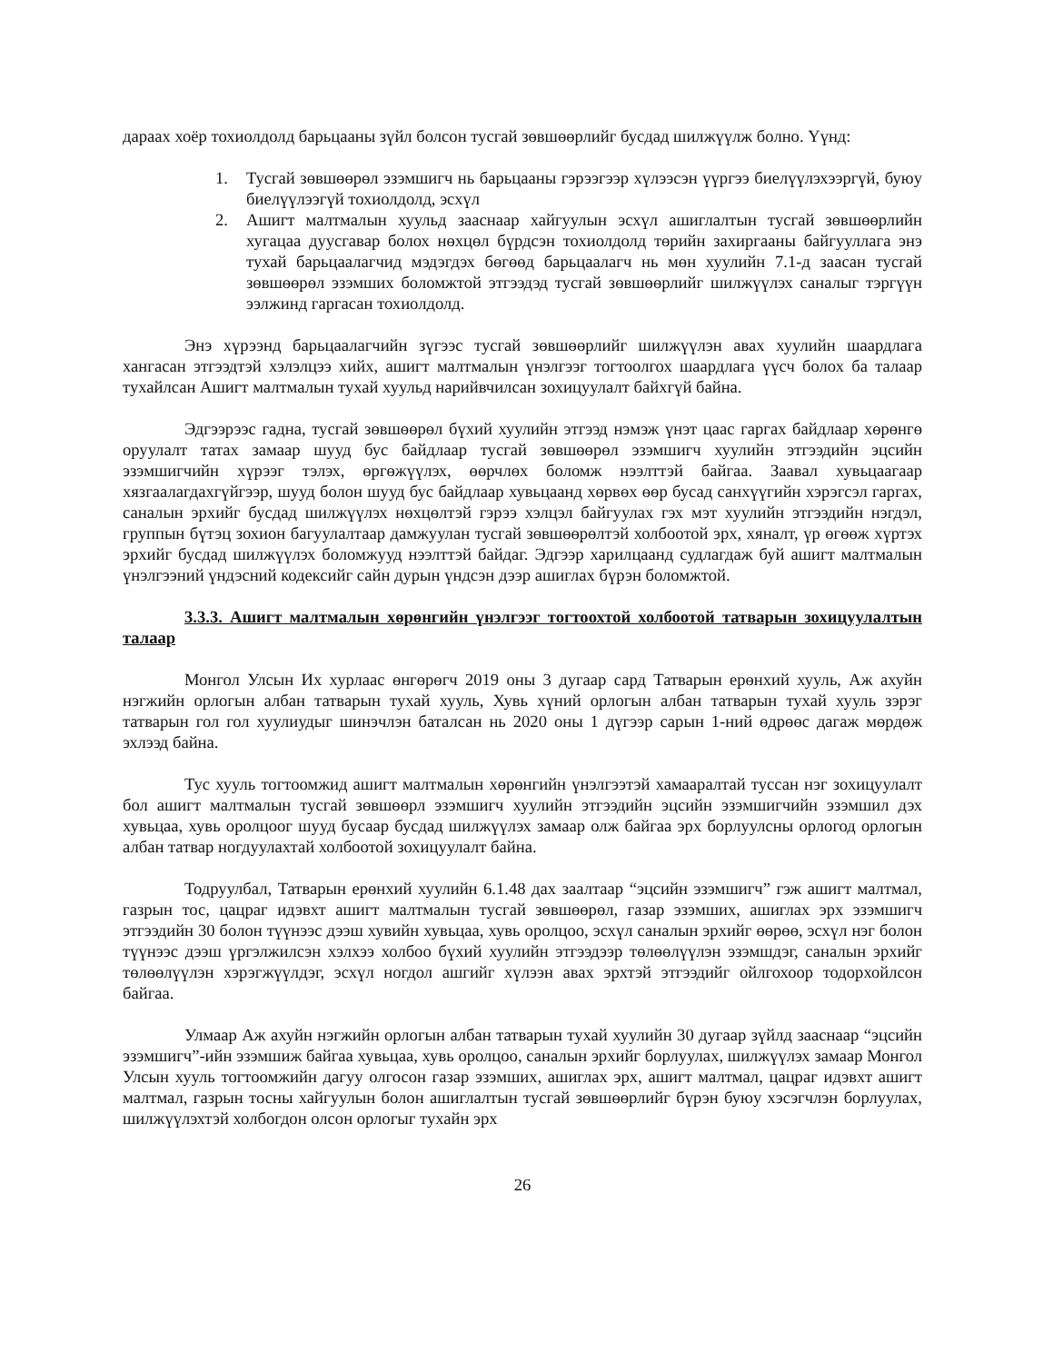дараах хоёр тохиолдолд барьцааны зүйл болсон тусгай зөвшөөрлийг бусдад шилжүүлж болно. Үүнд:
1. Тусгай зөвшөөрөл эзэмшигч нь барьцааны гэрээгээр хүлээсэн үүргээ биелүүлэхээргүй, буюу биелүүлээгүй тохиолдолд, эсхүл
2. Ашигт малтмалын хуульд зааснаар хайгуулын эсхүл ашиглалтын тусгай зөвшөөрлийн хугацаа дуусгавар болох нөхцөл бүрдсэн тохиолдолд төрийн захиргааны байгууллага энэ тухай барьцаалагчид мэдэгдэх бөгөөд барьцаалагч нь мөн хуулийн 7.1-д заасан тусгай зөвшөөрөл эзэмших боломжтой этгээдэд тусгай зөвшөөрлийг шилжүүлэх саналыг тэргүүн ээлжинд гаргасан тохиолдолд.
Энэ хүрээнд барьцаалагчийн зүгээс тусгай зөвшөөрлийг шилжүүлэн авах хуулийн шаардлага хангасан этгээдтэй хэлэлцээ хийх, ашигт малтмалын үнэлгээг тогтоолгох шаардлага үүсч болох ба талаар тухайлсан Ашигт малтмалын тухай хуульд нарийвчилсан зохицуулалт байхгүй байна.
Эдгээрээс гадна, тусгай зөвшөөрөл бүхий хуулийн этгээд нэмэж үнэт цаас гаргах байдлаар хөрөнгө оруулалт татах замаар шууд бус байдлаар тусгай зөвшөөрөл эзэмшигч хуулийн этгээдийн эцсийн эзэмшигчийн хүрээг тэлэх, өргөжүүлэх, өөрчлөх боломж нээлттэй байгаа. Заавал хувьцаагаар хязгаалагдахгүйгээр, шууд болон шууд бус байдлаар хувьцаанд хөрвөх өөр бусад санхүүгийн хэрэгсэл гаргах, саналын эрхийг бусдад шилжүүлэх нөхцөлтэй гэрээ хэлцэл байгуулах гэх мэт хуулийн этгээдийн нэгдэл, группын бүтэц зохион багуулалтаар дамжуулан тусгай зөвшөөрөлтэй холбоотой эрх, хяналт, үр өгөөж хүртэх эрхийг бусдад шилжүүлэх боломжууд нээлттэй байдаг. Эдгээр харилцаанд судлагдаж буй ашигт малтмалын үнэлгээний үндэсний кодексийг сайн дурын үндсэн дээр ашиглах бүрэн боломжтой.
3.3.3. Ашигт малтмалын хөрөнгийн үнэлгээг тогтоохтой холбоотой татварын зохицуулалтын талаар
Монгол Улсын Их хурлаас өнгөрөгч 2019 оны 3 дугаар сард Татварын ерөнхий хууль, Аж ахуйн нэгжийн орлогын албан татварын тухай хууль, Хувь хүний орлогын албан татварын тухай хууль зэрэг татварын гол гол хуулиудыг шинэчлэн баталсан нь 2020 оны 1 дүгээр сарын 1-ний өдрөөс дагаж мөрдөж эхлээд байна.
Тус хууль тогтоомжид ашигт малтмалын хөрөнгийн үнэлгээтэй хамааралтай туссан нэг зохицуулалт бол ашигт малтмалын тусгай зөвшөөрл эзэмшигч хуулийн этгээдийн эцсийн эзэмшигчийн эзэмшил дэх хувьцаа, хувь оролцоог шууд бусаар бусдад шилжүүлэх замаар олж байгаа эрх борлуулсны орлогод орлогын албан татвар ногдуулахтай холбоотой зохицуулалт байна.
Тодруулбал, Татварын ерөнхий хуулийн 6.1.48 дах заалтаар “эцсийн эзэмшигч” гэж ашигт малтмал, газрын тос, цацраг идэвхт ашигт малтмалын тусгай зөвшөөрөл, газар эзэмших, ашиглах эрх эзэмшигч этгээдийн 30 болон түүнээс дээш хувийн хувьцаа, хувь оролцоо, эсхүл саналын эрхийг өөрөө, эсхүл нэг болон түүнээс дээш үргэлжилсэн хэлхээ холбоо бүхий хуулийн этгээдээр төлөөлүүлэн эзэмшдэг, саналын эрхийг төлөөлүүлэн хэрэгжүүлдэг, эсхүл ногдол ашгийг хүлээн авах эрхтэй этгээдийг ойлгохоор тодорхойлсон байгаа.
Улмаар Аж ахуйн нэгжийн орлогын албан татварын тухай хуулийн 30 дугаар зүйлд зааснаар “эцсийн эзэмшигч”-ийн эзэмшиж байгаа хувьцаа, хувь оролцоо, саналын эрхийг борлуулах, шилжүүлэх замаар Монгол Улсын хууль тогтоомжийн дагуу олгосон газар эзэмших, ашиглах эрх, ашигт малтмал, цацраг идэвхт ашигт малтмал, газрын тосны хайгуулын болон ашиглалтын тусгай зөвшөөрлийг бүрэн буюу хэсэгчлэн борлуулах, шилжүүлэхтэй холбогдон олсон орлогыг тухайн эрх
26